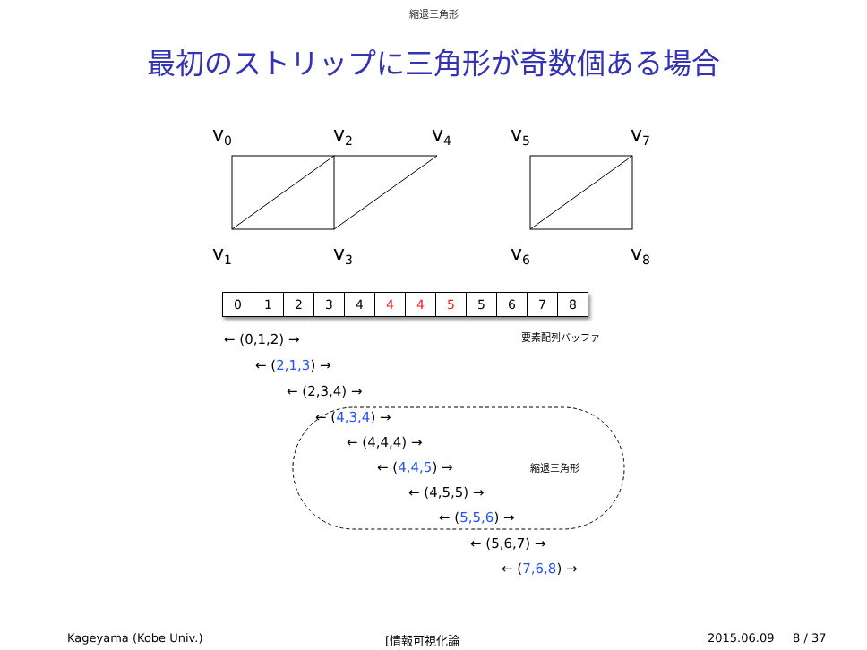縮退三角形
最初のストリップに三角形が奇数個ある場合
v<sub>0</sub> v<sub>2</sub> v<sub>4</sub> v<sub>5</sub> v<sub>7</sub>
v<sub>1</sub> v<sub>3</sub> v<sub>6</sub> v<sub>8</sub>
| 0 | 1 | 2 | 3 | 4 | 4 | 4 | 5 | 5 | 6 | 7 | 8 |
要素配列バッファ
縮退三角形
← (0,1,2) →
← (2,1,3) →
← (2,3,4) →
← (4,3,4) →
← (4,4,4) →
← (4,4,5) →
← (4,5,5) →
← (5,5,6) →
← (5,6,7) →
← (7,6,8) →
Kageyama (Kobe Univ.) [情報可視化論 2015.06.09 8 / 37